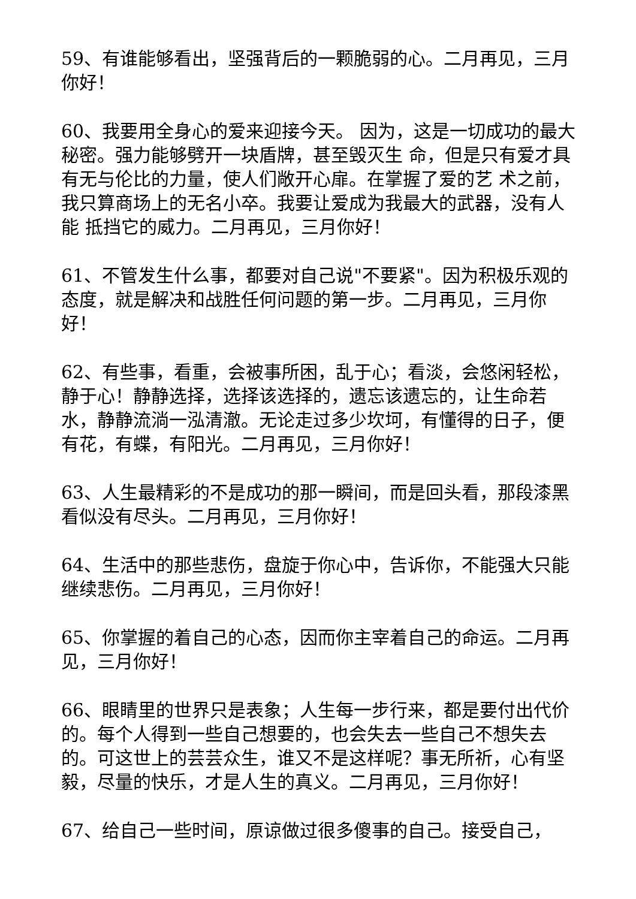59、有谁能够看出，坚强背后的一颗脆弱的心。二月再见，三月你好！
60、我要用全身心的爱来迎接今天。 因为，这是一切成功的最大秘密。强力能够劈开一块盾牌，甚至毁灭生 命，但是只有爱才具有无与伦比的力量，使人们敞开心扉。在掌握了爱的艺 术之前，我只算商场上的无名小卒。我要让爱成为我最大的武器，没有人能 抵挡它的威力。二月再见，三月你好！
61、不管发生什么事，都要对自己说"不要紧"。因为积极乐观的态度，就是解决和战胜任何问题的第一步。二月再见，三月你好！
62、有些事，看重，会被事所困，乱于心；看淡，会悠闲轻松，静于心！静静选择，选择该选择的，遗忘该遗忘的，让生命若水，静静流淌一泓清澈。无论走过多少坎坷，有懂得的日子，便有花，有蝶，有阳光。二月再见，三月你好！
63、人生最精彩的不是成功的那一瞬间，而是回头看，那段漆黑看似没有尽头。二月再见，三月你好！
64、生活中的那些悲伤，盘旋于你心中，告诉你，不能强大只能继续悲伤。二月再见，三月你好！
65、你掌握的着自己的心态，因而你主宰着自己的命运。二月再见，三月你好！
66、眼睛里的世界只是表象；人生每一步行来，都是要付出代价的。每个人得到一些自己想要的，也会失去一些自己不想失去的。可这世上的芸芸众生，谁又不是这样呢？事无所祈，心有坚毅，尽量的快乐，才是人生的真义。二月再见，三月你好！
67、给自己一些时间，原谅做过很多傻事的自己。接受自己，